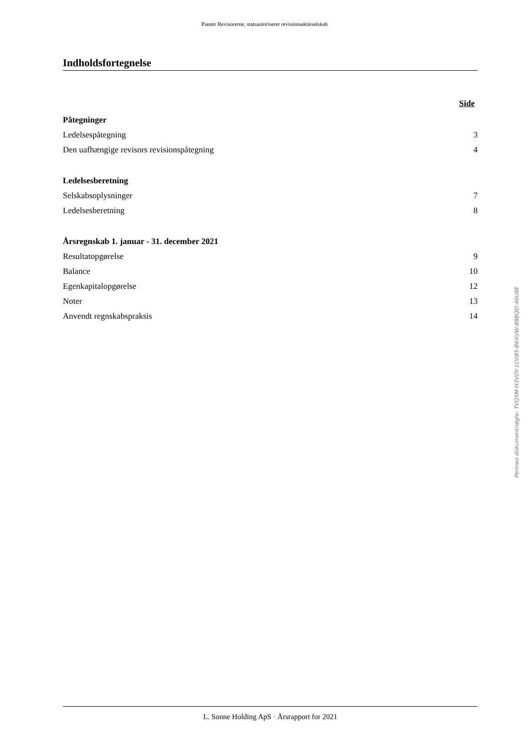Piaster Revisorerne, statsautoriseret revisionsaktieselskab
Indholdsfortegnelse
Side
Påtegninger
Ledelsespåtegning 3
Den uafhængige revisors revisionspåtegning 4
Ledelsesberetning
Selskabsoplysninger 7
Ledelsesberetning 8
Årsregnskab 1. januar - 31. december 2021
Resultatopgørelse 9
Balance 10
Egenkapitalopgørelse 12
Noter 13
Anvendt regnskabspraksis 14
Penneo dokumentnøgle: TVQ5M-H3VOY-1O085-B6XUW-88BQD-46U8E
L. Sonne Holding ApS · Årsrapport for 2021